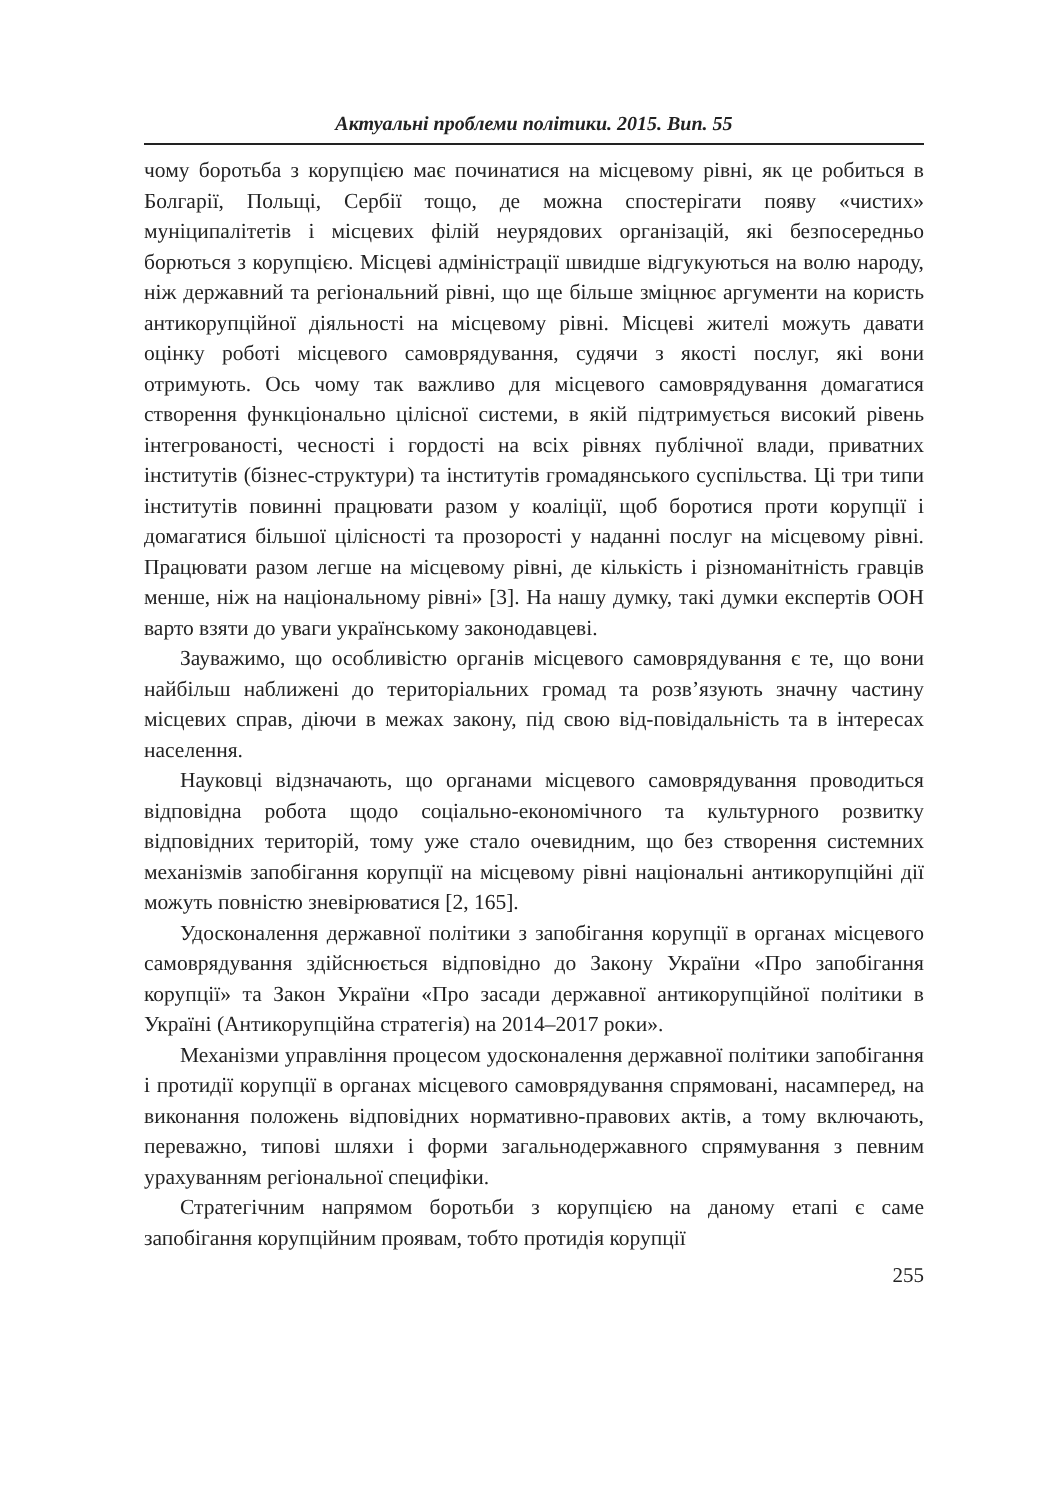Актуальні проблеми політики. 2015. Вип. 55
чому боротьба з корупцією має починатися на місцевому рівні, як це робиться в Болгарії, Польщі, Сербії тощо, де можна спостерігати появу «чистих» муніципалітетів і місцевих філій неурядових організацій, які безпосередньо борються з корупцією. Місцеві адміністрації швидше відгукуються на волю народу, ніж державний та регіональний рівні, що ще більше зміцнює аргументи на користь антикорупційної діяльності на місцевому рівні. Місцеві жителі можуть давати оцінку роботі місцевого самоврядування, судячи з якості послуг, які вони отримують. Ось чому так важливо для місцевого самоврядування домагатися створення функціонально цілісної системи, в якій підтримується високий рівень інтегрованості, чесності і гордості на всіх рівнях публічної влади, приватних інститутів (бізнес-структури) та інститутів громадянського суспільства. Ці три типи інститутів повинні працювати разом у коаліції, щоб боротися проти корупції і домагатися більшої цілісності та прозорості у наданні послуг на місцевому рівні. Працювати разом легше на місцевому рівні, де кількість і різноманітність гравців менше, ніж на національному рівні» [3]. На нашу думку, такі думки експертів ООН варто взяти до уваги українському законодавцеві.
Зауважимо, що особливістю органів місцевого самоврядування є те, що вони найбільш наближені до територіальних громад та розв’язують значну частину місцевих справ, діючи в межах закону, під свою від-повідальність та в інтересах населення.
Науковці відзначають, що органами місцевого самоврядування проводиться відповідна робота щодо соціально-економічного та культурного розвитку відповідних територій, тому уже стало очевидним, що без створення системних механізмів запобігання корупції на місцевому рівні національні антикорупційні дії можуть повністю зневірюватися [2, 165].
Удосконалення державної політики з запобігання корупції в органах місцевого самоврядування здійснюється відповідно до Закону України «Про запобігання корупції» та Закон України «Про засади державної антикорупційної політики в Україні (Антикорупційна стратегія) на 2014–2017 роки».
Механізми управління процесом удосконалення державної політики запобігання і протидії корупції в органах місцевого самоврядування спрямовані, насамперед, на виконання положень відповідних нормативно-правових актів, а тому включають, переважно, типові шляхи і форми загальнодержавного спрямування з певним урахуванням регіональної специфіки.
Стратегічним напрямом боротьби з корупцією на даному етапі є саме запобігання корупційним проявам, тобто протидія корупції
255